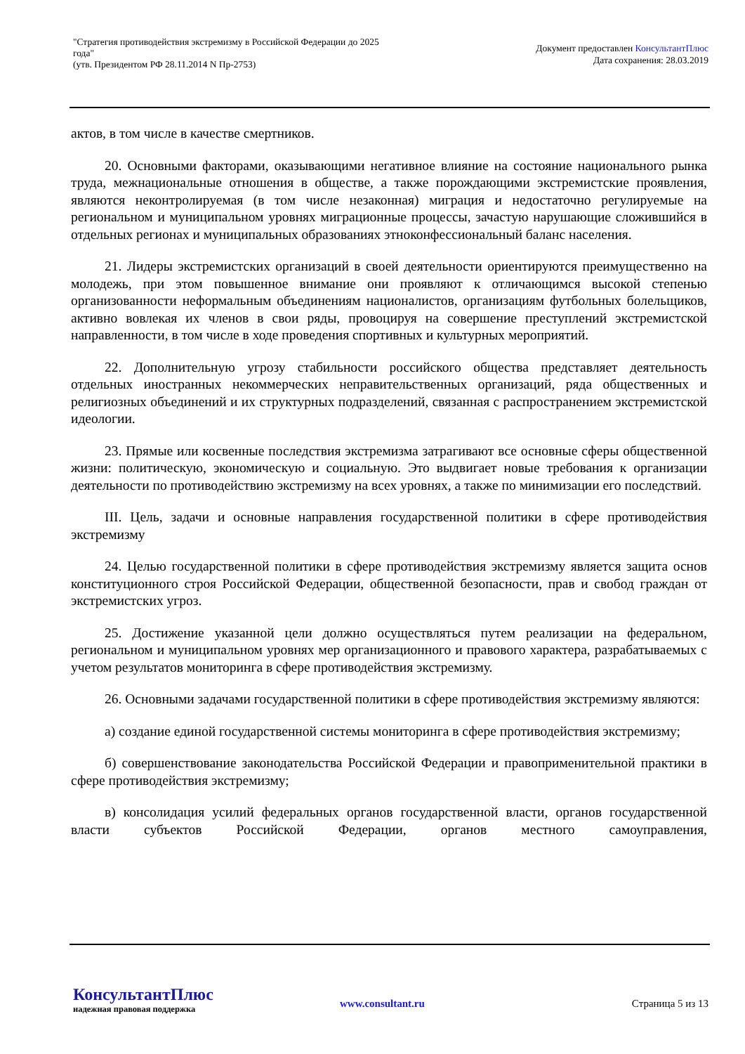"Стратегия противодействия экстремизму в Российской Федерации до 2025 года"
(утв. Президентом РФ 28.11.2014 N Пр-2753)
Документ предоставлен КонсультантПлюс
Дата сохранения: 28.03.2019
актов, в том числе в качестве смертников.
20. Основными факторами, оказывающими негативное влияние на состояние национального рынка труда, межнациональные отношения в обществе, а также порождающими экстремистские проявления, являются неконтролируемая (в том числе незаконная) миграция и недостаточно регулируемые на региональном и муниципальном уровнях миграционные процессы, зачастую нарушающие сложившийся в отдельных регионах и муниципальных образованиях этноконфессиональный баланс населения.
21. Лидеры экстремистских организаций в своей деятельности ориентируются преимущественно на молодежь, при этом повышенное внимание они проявляют к отличающимся высокой степенью организованности неформальным объединениям националистов, организациям футбольных болельщиков, активно вовлекая их членов в свои ряды, провоцируя на совершение преступлений экстремистской направленности, в том числе в ходе проведения спортивных и культурных мероприятий.
22. Дополнительную угрозу стабильности российского общества представляет деятельность отдельных иностранных некоммерческих неправительственных организаций, ряда общественных и религиозных объединений и их структурных подразделений, связанная с распространением экстремистской идеологии.
23. Прямые или косвенные последствия экстремизма затрагивают все основные сферы общественной жизни: политическую, экономическую и социальную. Это выдвигает новые требования к организации деятельности по противодействию экстремизму на всех уровнях, а также по минимизации его последствий.
III. Цель, задачи и основные направления государственной политики в сфере противодействия экстремизму
24. Целью государственной политики в сфере противодействия экстремизму является защита основ конституционного строя Российской Федерации, общественной безопасности, прав и свобод граждан от экстремистских угроз.
25. Достижение указанной цели должно осуществляться путем реализации на федеральном, региональном и муниципальном уровнях мер организационного и правового характера, разрабатываемых с учетом результатов мониторинга в сфере противодействия экстремизму.
26. Основными задачами государственной политики в сфере противодействия экстремизму являются:
а) создание единой государственной системы мониторинга в сфере противодействия экстремизму;
б) совершенствование законодательства Российской Федерации и правоприменительной практики в сфере противодействия экстремизму;
в) консолидация усилий федеральных органов государственной власти, органов государственной власти субъектов Российской Федерации, органов местного самоуправления,
КонсультантПлюс
надежная правовая поддержка
www.consultant.ru Страница 5 из 13